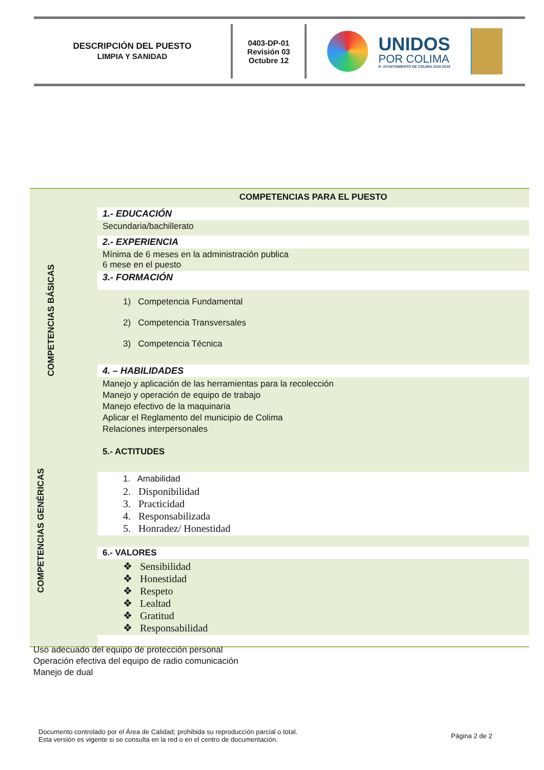DESCRIPCIÓN DEL PUESTO
LIMPIA Y SANIDAD
0403-DP-01
Revisión 03
Octubre 12
UNIDOS
POR COLIMA
H. AYUNTAMIENTO DE COLIMA 2015-2018
COMPETENCIAS BÁSICAS
COMPETENCIAS GENÉRICAS
COMPETENCIAS PARA EL PUESTO
1.- EDUCACIÓN
Secundaria/bachillerato
2.- EXPERIENCIA
Mínima de 6 meses en la administración publica
6 mese en el puesto
3.- FORMACIÓN
1) Competencia Fundamental
2) Competencia Transversales
3) Competencia Técnica
4. – HABILIDADES
Manejo y aplicación de las herramientas para la recolección
Manejo y operación de equipo de trabajo
Manejo efectivo de la maquinaria
Aplicar el Reglamento del municipio de Colima
Relaciones interpersonales
5.- ACTITUDES
1. Amabilidad
2. Disponibilidad
3. Practicidad
4. Responsabilizada
5. Honradez/ Honestidad
6.- VALORES
❖ Sensibilidad
❖ Honestidad
❖ Respeto
❖ Lealtad
❖ Gratitud
❖ Responsabilidad
Uso adecuado del equipo de protección personal
Operación efectiva del equipo de radio comunicación
Manejo de dual
Documento controlado por el Área de Calidad; prohibida su reproducción parcial o total.
Esta versión es vigente si se consulta en la red o en el centro de documentación.
Página 2 de 2